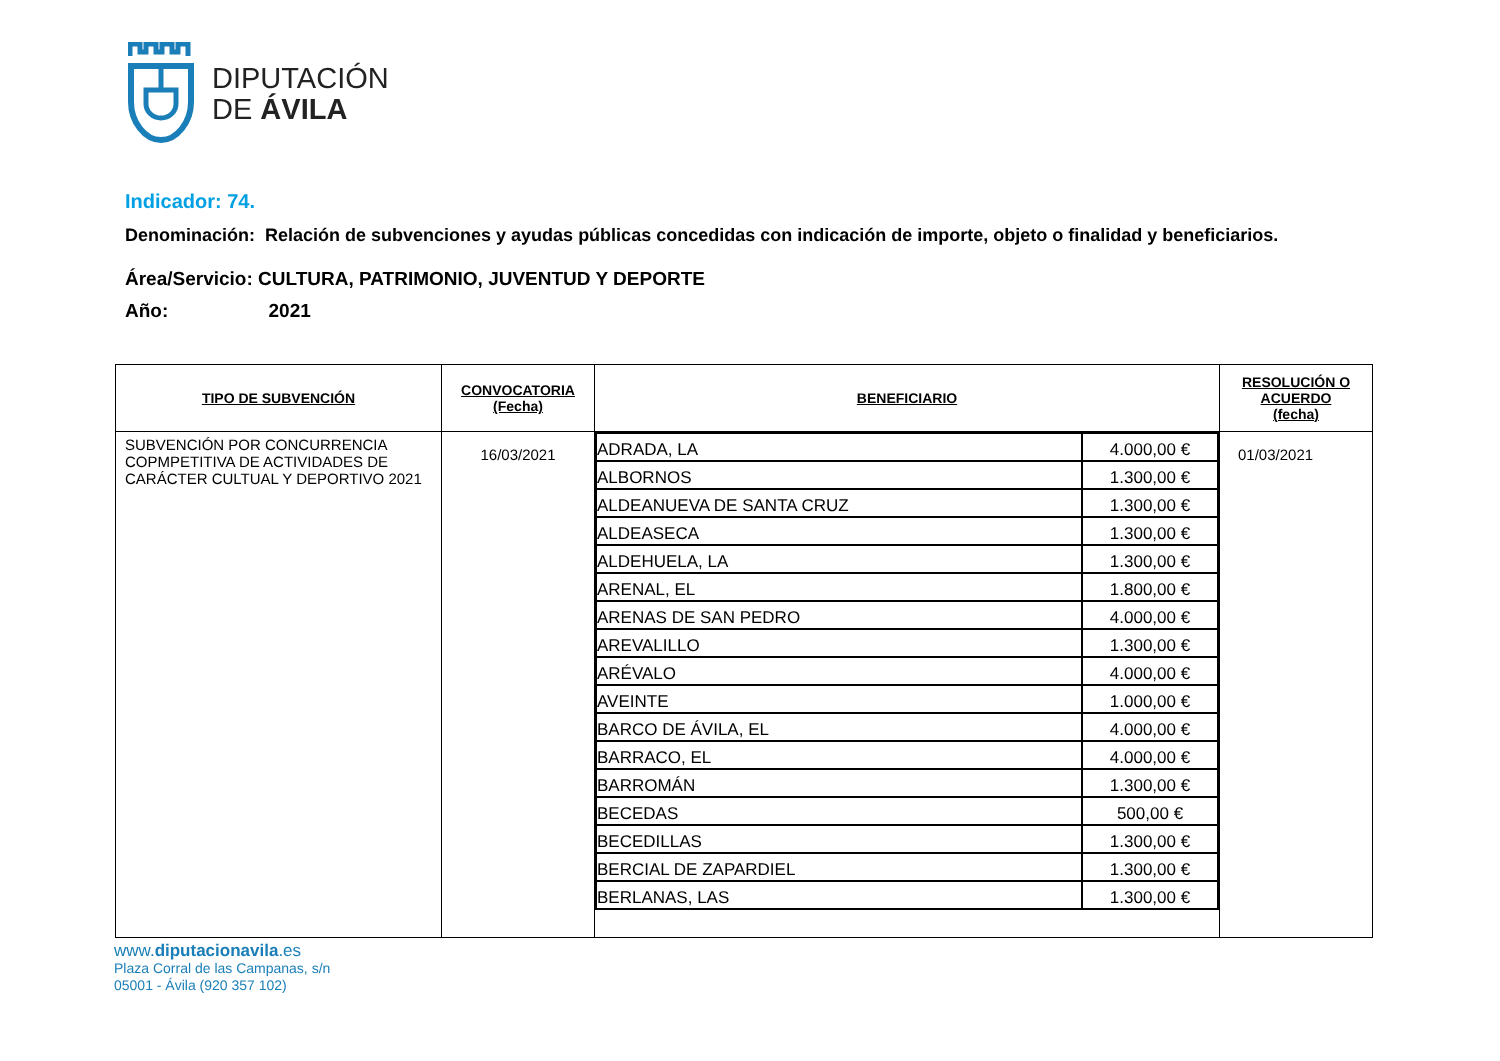DIPUTACIÓN
DE ÁVILA
Indicador: 74.
Denominación: Relación de subvenciones y ayudas públicas concedidas con indicación de importe, objeto o finalidad y beneficiarios.
Área/Servicio: CULTURA, PATRIMONIO, JUVENTUD Y DEPORTE
Año: 2021
| TIPO DE SUBVENCIÓN | CONVOCATORIA (Fecha) | BENEFICIARIO | RESOLUCIÓN O ACUERDO (fecha) |
| --- | --- | --- | --- |
| SUBVENCIÓN POR CONCURRENCIA COPMPETITIVA DE ACTIVIDADES DE CARÁCTER CULTUAL Y DEPORTIVO 2021 | 16/03/2021 | / ADRADA, LA / 4.000,00 € / / ALBORNOS / 1.300,00 € / / ALDEANUEVA DE SANTA CRUZ / 1.300,00 € / / ALDEASECA / 1.300,00 € / / ALDEHUELA, LA / 1.300,00 € / / ARENAL, EL / 1.800,00 € / / ARENAS DE SAN PEDRO / 4.000,00 € / / AREVALILLO / 1.300,00 € / / ARÉVALO / 4.000,00 € / / AVEINTE / 1.000,00 € / / BARCO DE ÁVILA, EL / 4.000,00 € / / BARRACO, EL / 4.000,00 € / / BARROMÁN / 1.300,00 € / / BECEDAS / 500,00 € / / BECEDILLAS / 1.300,00 € / / BERCIAL DE ZAPARDIEL / 1.300,00 € / / BERLANAS, LAS / 1.300,00 € / | 01/03/2021 |
www.diputacionavila.es
Plaza Corral de las Campanas, s/n
05001 - Ávila (920 357 102)